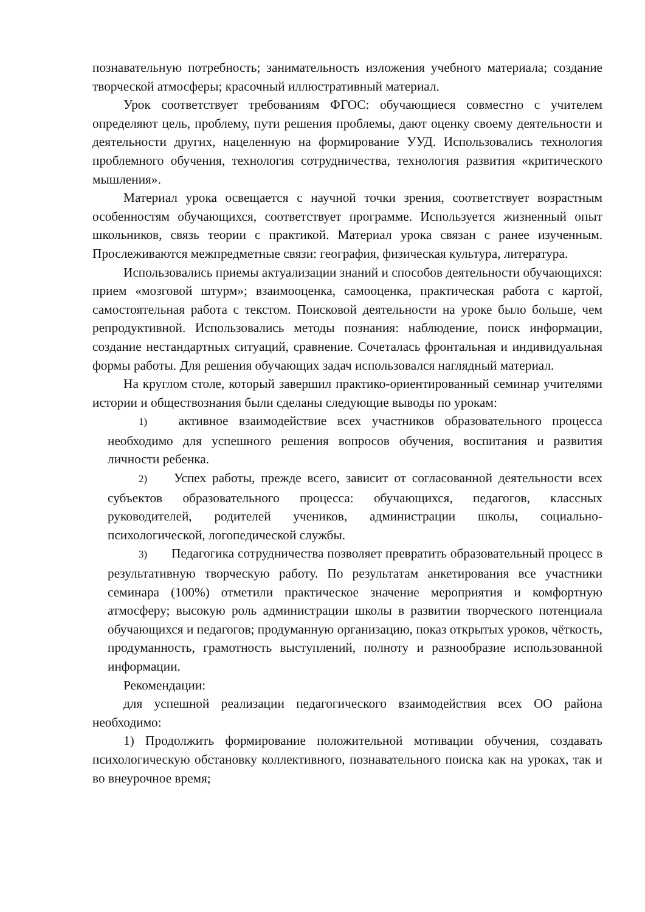познавательную потребность; занимательность изложения учебного материала; создание творческой атмосферы; красочный иллюстративный материал.
Урок соответствует требованиям ФГОС: обучающиеся совместно с учителем определяют цель, проблему, пути решения проблемы, дают оценку своему деятельности и деятельности других, нацеленную на формирование УУД. Использовались технология проблемного обучения, технология сотрудничества, технология развития «критического мышления».
Материал урока освещается с научной точки зрения, соответствует возрастным особенностям обучающихся, соответствует программе. Используется жизненный опыт школьников, связь теории с практикой. Материал урока связан с ранее изученным. Прослеживаются межпредметные связи: география, физическая культура, литература.
Использовались приемы актуализации знаний и способов деятельности обучающихся: прием «мозговой штурм»; взаимооценка, самооценка, практическая работа с картой, самостоятельная работа с текстом. Поисковой деятельности на уроке было больше, чем репродуктивной. Использовались методы познания: наблюдение, поиск информации, создание нестандартных ситуаций, сравнение. Сочеталась фронтальная и индивидуальная формы работы. Для решения обучающих задач использовался наглядный материал.
На круглом столе, который завершил практико-ориентированный семинар учителями истории и обществознания были сделаны следующие выводы по урокам:
1) активное взаимодействие всех участников образовательного процесса необходимо для успешного решения вопросов обучения, воспитания и развития личности ребенка.
2) Успех работы, прежде всего, зависит от согласованной деятельности всех субъектов образовательного процесса: обучающихся, педагогов, классных руководителей, родителей учеников, администрации школы, социально-психологической, логопедической службы.
3) Педагогика сотрудничества позволяет превратить образовательный процесс в результативную творческую работу. По результатам анкетирования все участники семинара (100%) отметили практическое значение мероприятия и комфортную атмосферу; высокую роль администрации школы в развитии творческого потенциала обучающихся и педагогов; продуманную организацию, показ открытых уроков, чёткость, продуманность, грамотность выступлений, полноту и разнообразие использованной информации.
Рекомендации:
для успешной реализации педагогического взаимодействия всех ОО района необходимо:
1) Продолжить формирование положительной мотивации обучения, создавать психологическую обстановку коллективного, познавательного поиска как на уроках, так и во внеурочное время;